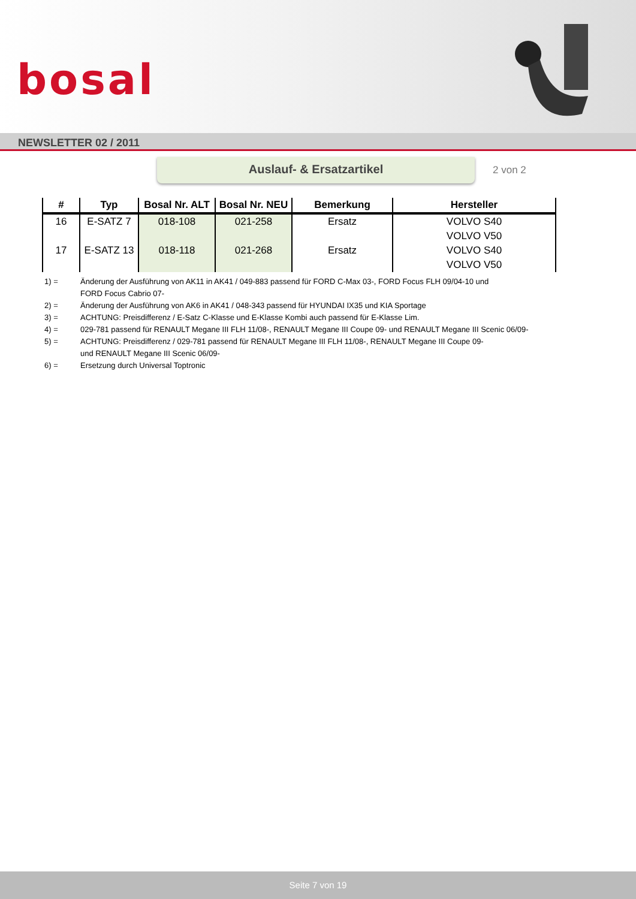bosal
NEWSLETTER 02 / 2011
Auslauf- & Ersatzartikel
2 von 2
| # | Typ | Bosal Nr. ALT | Bosal Nr. NEU | Bemerkung | Hersteller |
| --- | --- | --- | --- | --- | --- |
| 16 | E-SATZ 7 | 018-108 | 021-258 | Ersatz | VOLVO S40 |
| | | | | | VOLVO V50 |
| 17 | E-SATZ 13 | 018-118 | 021-268 | Ersatz | VOLVO S40 |
| | | | | | VOLVO V50 |
1) = Änderung der Ausführung von AK11 in AK41 / 049-883 passend für FORD C-Max 03-, FORD Focus FLH 09/04-10 und
FORD Focus Cabrio 07-
2) = Änderung der Ausführung von AK6 in AK41 / 048-343 passend für HYUNDAI IX35 und KIA Sportage
3) = ACHTUNG: Preisdifferenz / E-Satz C-Klasse und E-Klasse Kombi auch passend für E-Klasse Lim.
4) = 029-781 passend für RENAULT Megane III FLH 11/08-, RENAULT Megane III Coupe 09- und RENAULT Megane III Scenic 06/09-
5) = ACHTUNG: Preisdifferenz / 029-781 passend für RENAULT Megane III FLH 11/08-, RENAULT Megane III Coupe 09-
und RENAULT Megane III Scenic 06/09-
6) = Ersetzung durch Universal Toptronic
Seite 7 von 19